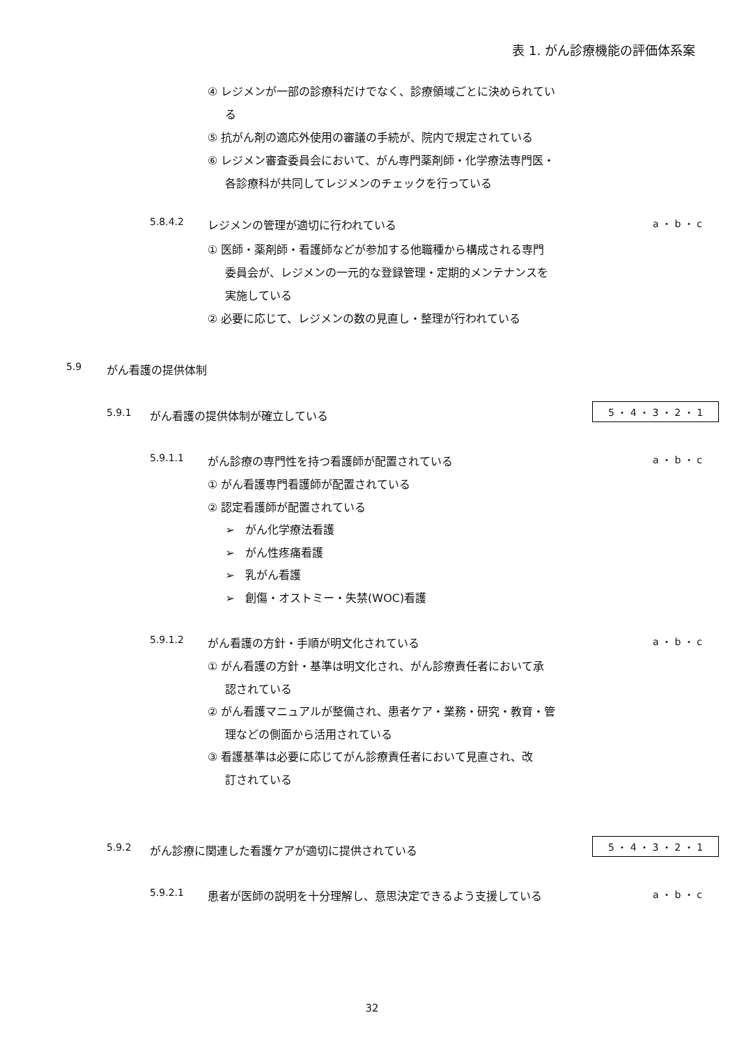表 1. がん診療機能の評価体系案
④ レジメンが一部の診療科だけでなく、診療領域ごとに決められてい
る
⑤ 抗がん剤の適応外使用の審議の手続が、院内で規定されている
⑥ レジメン審査委員会において、がん専門薬剤師・化学療法専門医・
各診療科が共同してレジメンのチェックを行っている
5.8.4.2 レジメンの管理が適切に行われている a ・ b ・ c
① 医師・薬剤師・看護師などが参加する他職種から構成される専門
委員会が、レジメンの一元的な登録管理・定期的メンテナンスを
実施している
② 必要に応じて、レジメンの数の見直し・整理が行われている
5.9 がん看護の提供体制
5.9.1 がん看護の提供体制が確立している 5 ・ 4 ・ 3 ・ 2 ・ 1
5.9.1.1 がん診療の専門性を持つ看護師が配置されている a ・ b ・ c
① がん看護専門看護師が配置されている
② 認定看護師が配置されている
➢ がん化学療法看護
➢ がん性疼痛看護
➢ 乳がん看護
➢ 創傷・オストミー・失禁(WOC)看護
5.9.1.2 がん看護の方針・手順が明文化されている a ・ b ・ c
① がん看護の方針・基準は明文化され、がん診療責任者において承
認されている
② がん看護マニュアルが整備され、患者ケア・業務・研究・教育・管
理などの側面から活用されている
③ 看護基準は必要に応じてがん診療責任者において見直され、改
訂されている
5.9.2 がん診療に関連した看護ケアが適切に提供されている 5 ・ 4 ・ 3 ・ 2 ・ 1
5.9.2.1 患者が医師の説明を十分理解し、意思決定できるよう支援している a ・ b ・ c
32